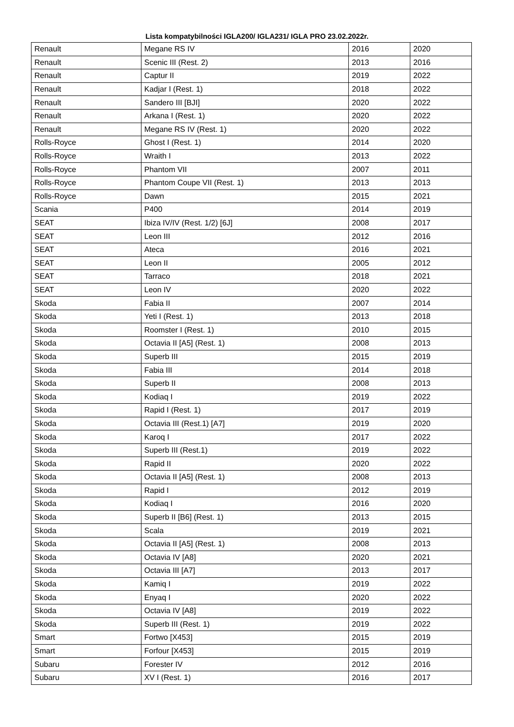Lista kompatybilności IGLA200/ IGLA231/ IGLA PRO 23.02.2022r.
| Renault | Megane RS IV | 2016 | 2020 |
| Renault | Scenic III (Rest. 2) | 2013 | 2016 |
| Renault | Captur II | 2019 | 2022 |
| Renault | Kadjar I (Rest. 1) | 2018 | 2022 |
| Renault | Sandero III [BJI] | 2020 | 2022 |
| Renault | Arkana I (Rest. 1) | 2020 | 2022 |
| Renault | Megane RS IV (Rest. 1) | 2020 | 2022 |
| Rolls-Royce | Ghost I (Rest. 1) | 2014 | 2020 |
| Rolls-Royce | Wraith I | 2013 | 2022 |
| Rolls-Royce | Phantom VII | 2007 | 2011 |
| Rolls-Royce | Phantom Coupe VII (Rest. 1) | 2013 | 2013 |
| Rolls-Royce | Dawn | 2015 | 2021 |
| Scania | P400 | 2014 | 2019 |
| SEAT | Ibiza IV/IV (Rest. 1/2) [6J] | 2008 | 2017 |
| SEAT | Leon III | 2012 | 2016 |
| SEAT | Ateca | 2016 | 2021 |
| SEAT | Leon II | 2005 | 2012 |
| SEAT | Tarraco | 2018 | 2021 |
| SEAT | Leon IV | 2020 | 2022 |
| Skoda | Fabia II | 2007 | 2014 |
| Skoda | Yeti I (Rest. 1) | 2013 | 2018 |
| Skoda | Roomster I (Rest. 1) | 2010 | 2015 |
| Skoda | Octavia II [A5] (Rest. 1) | 2008 | 2013 |
| Skoda | Superb III | 2015 | 2019 |
| Skoda | Fabia III | 2014 | 2018 |
| Skoda | Superb II | 2008 | 2013 |
| Skoda | Kodiaq I | 2019 | 2022 |
| Skoda | Rapid I (Rest. 1) | 2017 | 2019 |
| Skoda | Octavia III (Rest.1) [A7] | 2019 | 2020 |
| Skoda | Karoq I | 2017 | 2022 |
| Skoda | Superb III (Rest.1) | 2019 | 2022 |
| Skoda | Rapid II | 2020 | 2022 |
| Skoda | Octavia II [A5] (Rest. 1) | 2008 | 2013 |
| Skoda | Rapid I | 2012 | 2019 |
| Skoda | Kodiaq I | 2016 | 2020 |
| Skoda | Superb II [B6] (Rest. 1) | 2013 | 2015 |
| Skoda | Scala | 2019 | 2021 |
| Skoda | Octavia II [A5] (Rest. 1) | 2008 | 2013 |
| Skoda | Octavia IV [A8] | 2020 | 2021 |
| Skoda | Octavia III [A7] | 2013 | 2017 |
| Skoda | Kamiq I | 2019 | 2022 |
| Skoda | Enyaq I | 2020 | 2022 |
| Skoda | Octavia IV [A8] | 2019 | 2022 |
| Skoda | Superb III (Rest. 1) | 2019 | 2022 |
| Smart | Fortwo [X453] | 2015 | 2019 |
| Smart | Forfour [X453] | 2015 | 2019 |
| Subaru | Forester IV | 2012 | 2016 |
| Subaru | XV I (Rest. 1) | 2016 | 2017 |